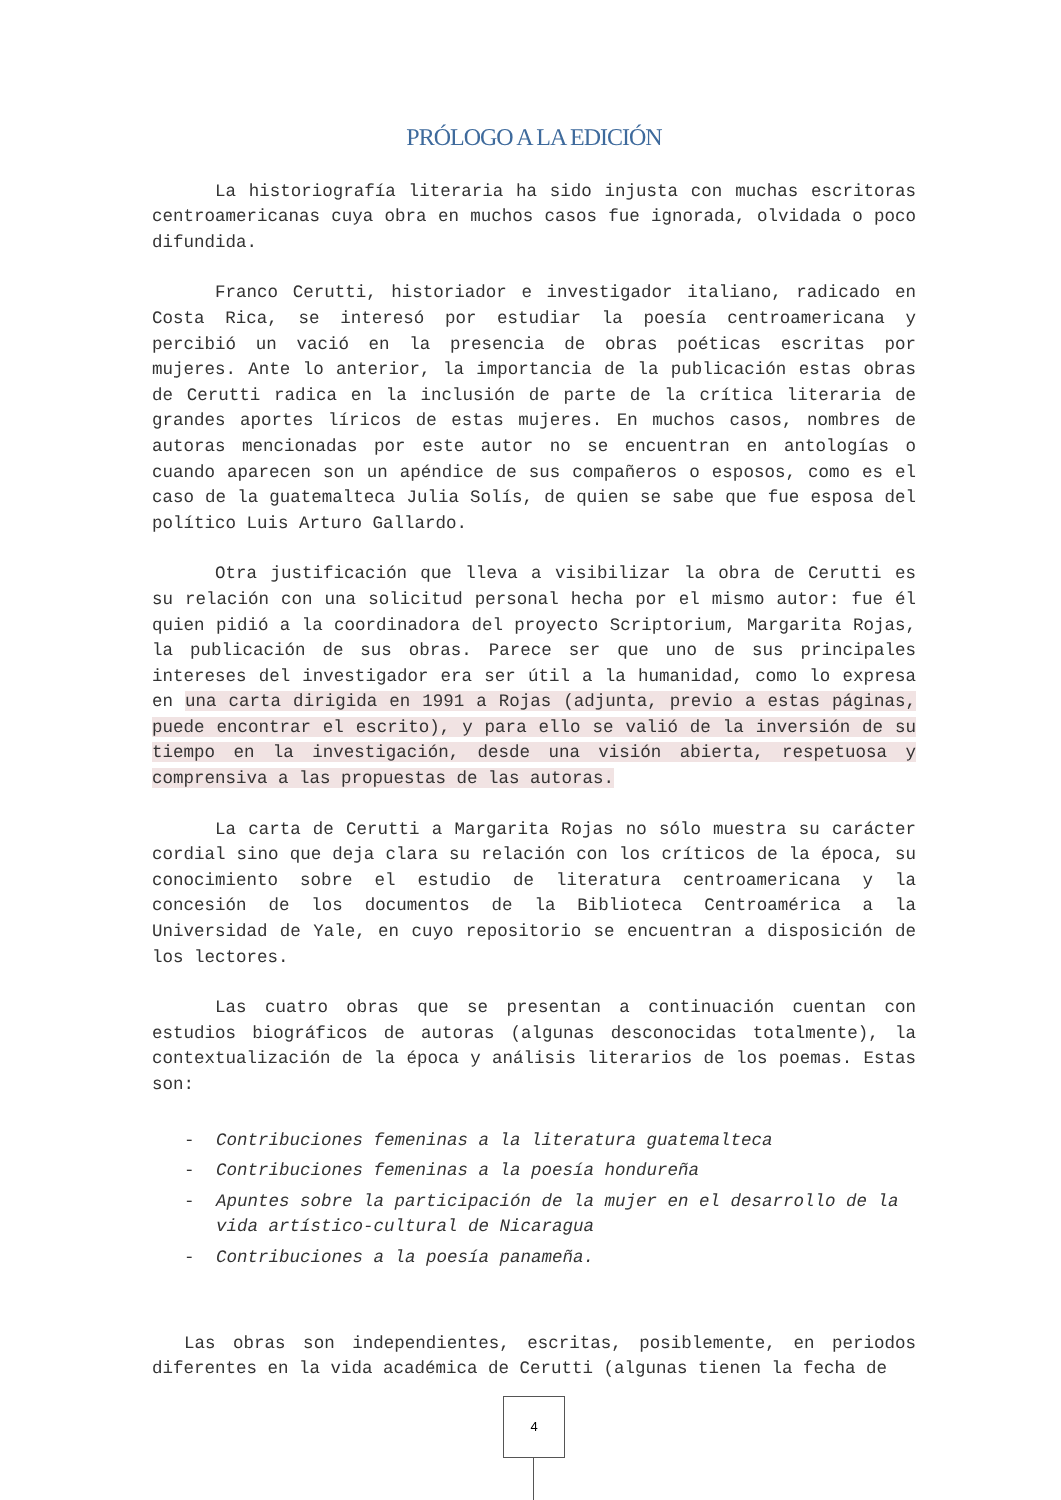PRÓLOGO A LA EDICIÓN
La historiografía literaria ha sido injusta con muchas escritoras centroamericanas cuya obra en muchos casos fue ignorada, olvidada o poco difundida.
Franco Cerutti, historiador e investigador italiano, radicado en Costa Rica, se interesó por estudiar la poesía centroamericana y percibió un vació en la presencia de obras poéticas escritas por mujeres. Ante lo anterior, la importancia de la publicación estas obras de Cerutti radica en la inclusión de parte de la crítica literaria de grandes aportes líricos de estas mujeres. En muchos casos, nombres de autoras mencionadas por este autor no se encuentran en antologías o cuando aparecen son un apéndice de sus compañeros o esposos, como es el caso de la guatemalteca Julia Solís, de quien se sabe que fue esposa del político Luis Arturo Gallardo.
Otra justificación que lleva a visibilizar la obra de Cerutti es su relación con una solicitud personal hecha por el mismo autor: fue él quien pidió a la coordinadora del proyecto Scriptorium, Margarita Rojas, la publicación de sus obras. Parece ser que uno de sus principales intereses del investigador era ser útil a la humanidad, como lo expresa en una carta dirigida en 1991 a Rojas (adjunta, previo a estas páginas, puede encontrar el escrito), y para ello se valió de la inversión de su tiempo en la investigación, desde una visión abierta, respetuosa y comprensiva a las propuestas de las autoras.
La carta de Cerutti a Margarita Rojas no sólo muestra su carácter cordial sino que deja clara su relación con los críticos de la época, su conocimiento sobre el estudio de literatura centroamericana y la concesión de los documentos de la Biblioteca Centroamérica a la Universidad de Yale, en cuyo repositorio se encuentran a disposición de los lectores.
Las cuatro obras que se presentan a continuación cuentan con estudios biográficos de autoras (algunas desconocidas totalmente), la contextualización de la época y análisis literarios de los poemas. Estas son:
- Contribuciones femeninas a la literatura guatemalteca
- Contribuciones femeninas a la poesía hondureña
- Apuntes sobre la participación de la mujer en el desarrollo de la vida artístico-cultural de Nicaragua
- Contribuciones a la poesía panameña.
Las obras son independientes, escritas, posiblemente, en periodos diferentes en la vida académica de Cerutti (algunas tienen la fecha de
4